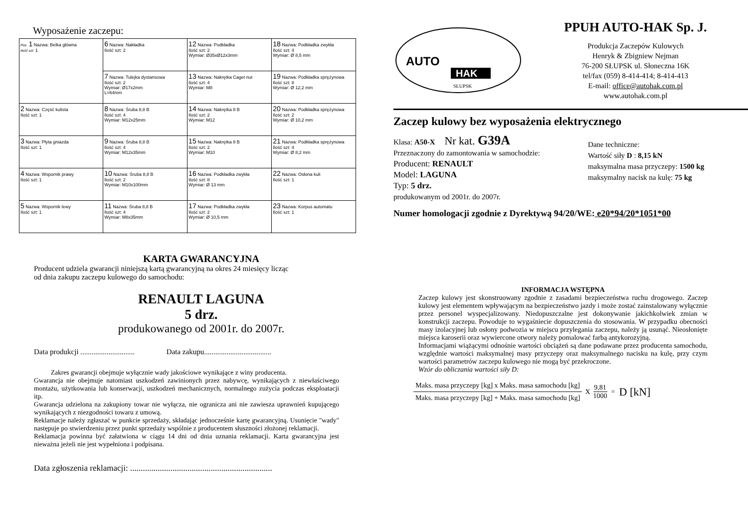Wyposażenie zaczepu:
| Poz. 1 Nazwa: Belka główna Ilość szt: 1 | 6 Nazwa: Nakładka Ilość szt: 2 | 12 Nazwa: Podkładka Ilość szt: 2 Wymiar: Ø35xØ12x3mm | 18 Nazwa: Podkładka zwykła Ilość szt: 4 Wymiar: Ø 8,5 mm |
| | 7 Nazwa: Tulejka dystansowa Ilość szt: 2 Wymiar: Ø17x2mm L=64mm | 13 Nazwa: Nakrętka Caget nut Ilość szt: 4 Wymiar: M8 | 19 Nazwa: Podkładka sprężynowa Ilość szt: 8 Wymiar: Ø 12,2 mm |
| 2 Nazwa: Część kulista Ilość szt: 1 | 8 Nazwa: Śruba 8,8 B Ilość szt: 4 Wymiar: M12x25mm | 14 Nazwa: Nakrętka 8 B Ilość szt: 2 Wymiar: M12 | 20 Nazwa: Podkładka sprężynowa Ilość szt: 2 Wymiar: Ø 10,2 mm |
| 3 Nazwa: Płyta gniazda Ilość szt: 1 | 9 Nazwa: Śruba 8,8 B Ilość szt: 4 Wymiar: M12x35mm | 15 Nazwa: Nakrętka 8 B Ilość szt: 2 Wymiar: M10 | 21 Nazwa: Podkładka sprężynowa Ilość szt: 4 Wymiar: Ø 8,2 mm |
| 4 Nazwa: Wspornik prawy Ilość szt: 1 | 10 Nazwa: Śruba 8,8 B Ilość szt: 2 Wymiar: M10x100mm | 16 Nazwa: Podkładka zwykła Ilość szt: 8 Wymiar: Ø 13 mm | 22 Nazwa: Osłona kuli Ilość szt: 1 |
| 5 Nazwa: Wspornik lewy Ilość szt: 1 | 11 Nazwa: Śruba 8,8 B Ilość szt: 4 Wymiar: M8x35mm | 17 Nazwa: Podkładka zwykła Ilość szt: 2 Wymiar: Ø 10,5 mm | 23 Nazwa: Korpus automatu Ilość szt: 1 |
KARTA GWARANCYJNA
Producent udziela gwarancji niniejszą kartą gwarancyjną na okres 24 miesięcy licząc
od dnia zakupu zaczepu kulowego do samochodu:
RENAULT LAGUNA
5 drz.
produkowanego od 2001r. do 2007r.
Data produkcji ............................. Data zakupu....................................
Zakres gwarancji obejmuje wyłącznie wady jakościowe wynikające z winy producenta.
Gwarancja nie obejmuje natomiast uszkodzeń zawinionych przez nabywcę, wynikających z niewłaściwego montażu, użytkowania lub konserwacji, uszkodzeń mechanicznych, normalnego zużycia podczas eksploatacji itp.
Gwarancja udzielona na zakupiony towar nie wyłącza, nie ogranicza ani nie zawiesza uprawnień kupującego wynikających z niezgodności towaru z umową.
Reklamacje należy zgłaszać w punkcie sprzedaży, składając jednocześnie kartę gwarancyjną. Usunięcie "wady" następuje po stwierdzeniu przez punkt sprzedaży wspólnie z producentem słuszności złożonej reklamacji.
Reklamacja powinna być załatwiona w ciągu 14 dni od dnia uznania reklamacji. Karta gwarancyjna jest nieważna jeżeli nie jest wypełniona i podpisana.
Data zgłoszenia reklamacji: ...................................................................
AUTO
HAK
SŁUPSK
PPUH AUTO-HAK Sp. J.
Produkcja Zaczepów Kulowych
Henryk & Zbigniew Nejman
76-200 SŁUPSK ul. Słoneczna 16K
tel/fax (059) 8-414-414; 8-414-413
E-mail: office@autohak.com.pl
www.autohak.com.pl
Zaczep kulowy bez wyposażenia elektrycznego
Klasa: A50-X Nr kat. G39A
Przeznaczony do zamontowania w samochodzie:
Producent: RENAULT
Model: LAGUNA
Typ: 5 drz.
produkowanym od 2001r. do 2007r.
Dane techniczne:
Wartość siły D : 8,15 kN
maksymalna masa przyczepy: 1500 kg
maksymalny nacisk na kulę: 75 kg
Numer homologacji zgodnie z Dyrektywą 94/20/WE: e20*94/20*1051*00
INFORMACJA WSTĘPNA
Zaczep kulowy jest skonstruowany zgodnie z zasadami bezpieczeństwa ruchu drogowego. Zaczep kulowy jest elementem wpływającym na bezpieczeństwo jazdy i może zostać zainstalowany wyłącznie przez personel wyspecjalizowany. Niedopuszczalne jest dokonywanie jakichkolwiek zmian w konstrukcji zaczepu. Powoduje to wygaśniecie dopuszczenia do stosowania. W przypadku obecności masy izolacyjnej lub osłony podwozia w miejscu przylegania zaczepu, należy ją usunąć. Nieosłonięte miejsca karoserii oraz wywiercone otwory należy pomalować farbą antykorozyjną.
Informacjami wiążącymi odnośnie wartości obciążeń są dane podawane przez producenta samochodu, względnie wartości maksymalnej masy przyczepy oraz maksymalnego nacisku na kulę, przy czym wartości parametrów zaczepu kulowego nie mogą być przekroczone.
Wzór do obliczania wartości siły D:
Maks. masa przyczepy [kg] x Maks. masa samochodu [kg]
Maks. masa przyczepy [kg] + Maks. masa samochodu [kg]
X
9,81
1000
= D [kN]